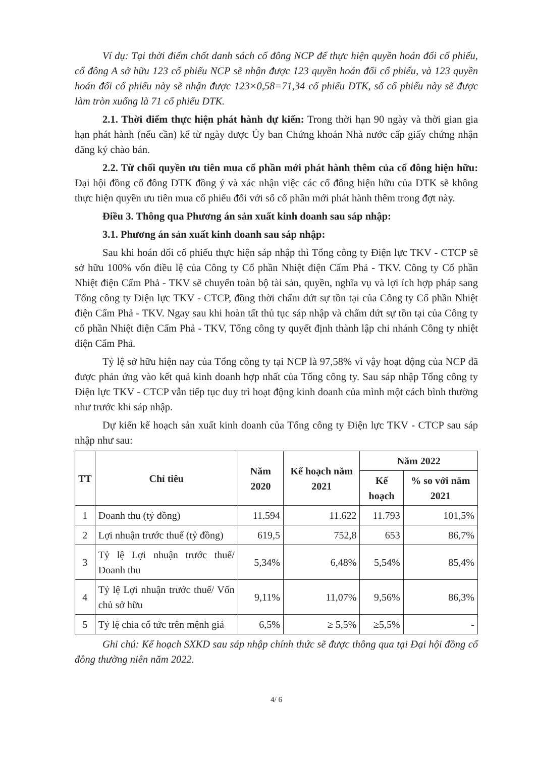Ví dụ: Tại thời điểm chốt danh sách cổ đông NCP để thực hiện quyền hoán đổi cổ phiếu, cổ đông A sở hữu 123 cổ phiếu NCP sẽ nhận được 123 quyền hoán đổi cổ phiếu, và 123 quyền hoán đổi cổ phiếu này sẽ nhận được 123×0,58=71,34 cổ phiếu DTK, số cổ phiếu này sẽ được làm tròn xuống là 71 cổ phiếu DTK.
2.1. Thời điểm thực hiện phát hành dự kiến: Trong thời hạn 90 ngày và thời gian gia hạn phát hành (nếu cần) kể từ ngày được Ủy ban Chứng khoán Nhà nước cấp giấy chứng nhận đăng ký chào bán.
2.2. Từ chối quyền ưu tiên mua cổ phần mới phát hành thêm của cổ đông hiện hữu: Đại hội đồng cổ đông DTK đồng ý và xác nhận việc các cổ đông hiện hữu của DTK sẽ không thực hiện quyền ưu tiên mua cổ phiếu đối với số cổ phần mới phát hành thêm trong đợt này.
Điều 3. Thông qua Phương án sản xuất kinh doanh sau sáp nhập:
3.1. Phương án sản xuất kinh doanh sau sáp nhập:
Sau khi hoán đổi cổ phiếu thực hiện sáp nhập thì Tổng công ty Điện lực TKV - CTCP sẽ sở hữu 100% vốn điều lệ của Công ty Cổ phần Nhiệt điện Cẩm Phả - TKV. Công ty Cổ phần Nhiệt điện Cẩm Phả - TKV sẽ chuyển toàn bộ tài sản, quyền, nghĩa vụ và lợi ích hợp pháp sang Tổng công ty Điện lực TKV - CTCP, đồng thời chấm dứt sự tồn tại của Công ty Cổ phần Nhiệt điện Cẩm Phả - TKV. Ngay sau khi hoàn tất thủ tục sáp nhập và chấm dứt sự tồn tại của Công ty cổ phần Nhiệt điện Cẩm Phả - TKV, Tổng công ty quyết định thành lập chi nhánh Công ty nhiệt điện Cẩm Phả.
Tỷ lệ sở hữu hiện nay của Tổng công ty tại NCP là 97,58% vì vậy hoạt động của NCP đã được phản ứng vào kết quả kinh doanh hợp nhất của Tổng công ty. Sau sáp nhập Tổng công ty Điện lực TKV - CTCP vẫn tiếp tục duy trì hoạt động kinh doanh của mình một cách bình thường như trước khi sáp nhập.
Dự kiến kế hoạch sản xuất kinh doanh của Tổng công ty Điện lực TKV - CTCP sau sáp nhập như sau:
| TT | Chỉ tiêu | Năm 2020 | Kế hoạch năm 2021 | Năm 2022 | |
| --- | --- | --- | --- | --- | --- |
| | | | | Kế hoạch | % so với năm 2021 |
| 1 | Doanh thu (tỷ đồng) | 11.594 | 11.622 | 11.793 | 101,5% |
| 2 | Lợi nhuận trước thuế (tỷ đồng) | 619,5 | 752,8 | 653 | 86,7% |
| 3 | Tỷ lệ Lợi nhuận trước thuế/ Doanh thu | 5,34% | 6,48% | 5,54% | 85,4% |
| 4 | Tỷ lệ Lợi nhuận trước thuế/ Vốn chủ sở hữu | 9,11% | 11,07% | 9,56% | 86,3% |
| 5 | Tỷ lệ chia cổ tức trên mệnh giá | 6,5% | ≥ 5,5% | ≥5,5% | - |
Ghi chú: Kế hoạch SXKD sau sáp nhập chính thức sẽ được thông qua tại Đại hội đồng cổ đông thường niên năm 2022.
4/ 6